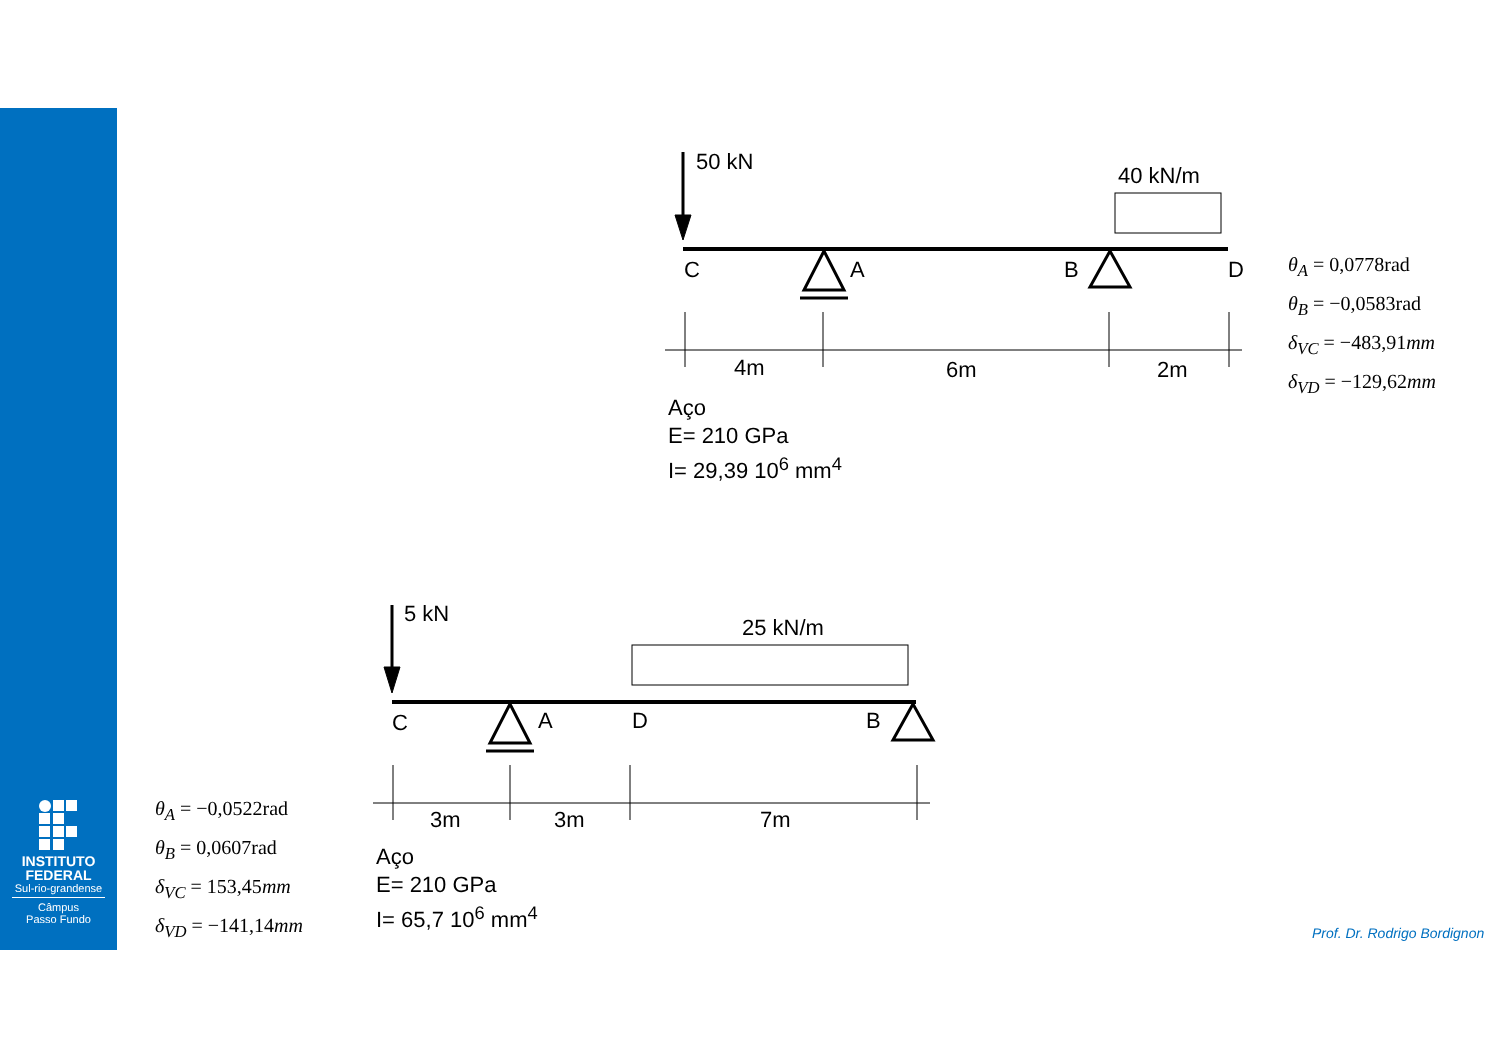INSTITUTO FEDERAL
Sul-rio-grandense
Câmpus
Passo Fundo
50 kN
40 kN/m
C A B D
4m 6m 2m
Aço
E= 210 GPa
I= 29,39 10<sup>6</sup> mm<sup>4</sup>
θ<sub>A</sub> = 0,0778rad
θ<sub>B</sub> = −0,0583rad
δ<sub>VC</sub> = −483,91mm
δ<sub>VD</sub> = −129,62mm
5 kN
25 kN/m
C A D B
3m 3m 7m
Aço
E= 210 GPa
I= 65,7 10<sup>6</sup> mm<sup>4</sup>
θ<sub>A</sub> = −0,0522rad
θ<sub>B</sub> = 0,0607rad
δ<sub>VC</sub> = 153,45mm
δ<sub>VD</sub> = −141,14mm
Prof. Dr. Rodrigo Bordignon